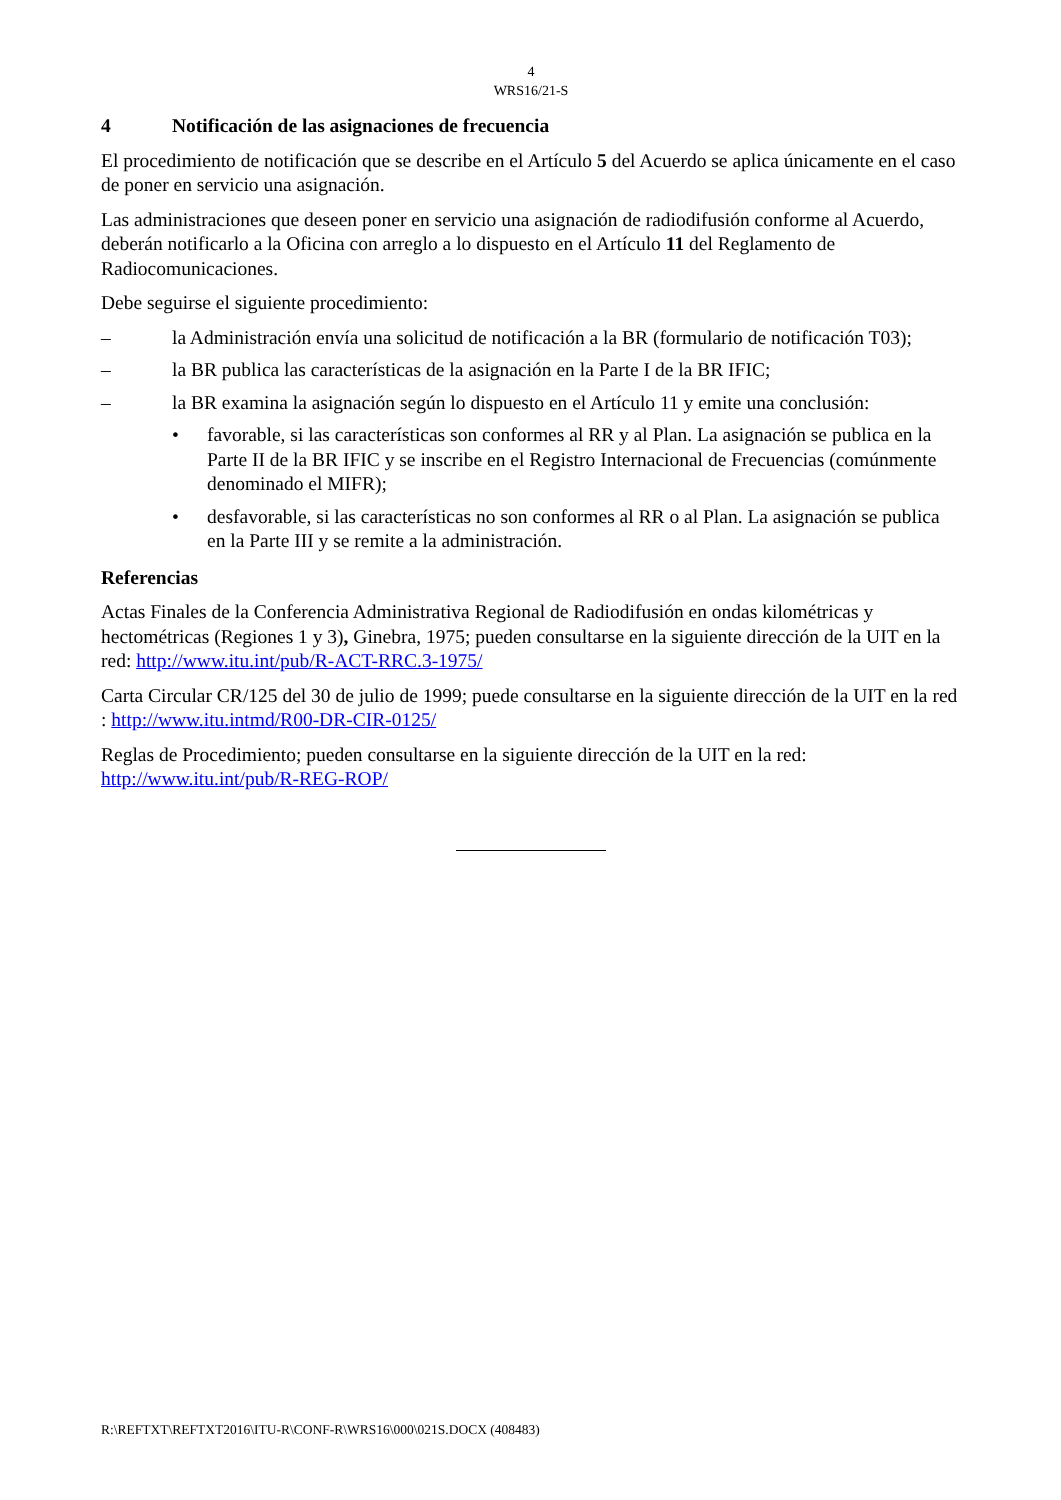4
WRS16/21-S
4 Notificación de las asignaciones de frecuencia
El procedimiento de notificación que se describe en el Artículo 5 del Acuerdo se aplica únicamente en el caso de poner en servicio una asignación.
Las administraciones que deseen poner en servicio una asignación de radiodifusión conforme al Acuerdo, deberán notificarlo a la Oficina con arreglo a lo dispuesto en el Artículo 11 del Reglamento de Radiocomunicaciones.
Debe seguirse el siguiente procedimiento:
– la Administración envía una solicitud de notificación a la BR (formulario de notificación T03);
– la BR publica las características de la asignación en la Parte I de la BR IFIC;
– la BR examina la asignación según lo dispuesto en el Artículo 11 y emite una conclusión:
• favorable, si las características son conformes al RR y al Plan. La asignación se publica en la Parte II de la BR IFIC y se inscribe en el Registro Internacional de Frecuencias (comúnmente denominado el MIFR);
• desfavorable, si las características no son conformes al RR o al Plan. La asignación se publica en la Parte III y se remite a la administración.
Referencias
Actas Finales de la Conferencia Administrativa Regional de Radiodifusión en ondas kilométricas y hectométricas (Regiones 1 y 3), Ginebra, 1975; pueden consultarse en la siguiente dirección de la UIT en la red: http://www.itu.int/pub/R-ACT-RRC.3-1975/
Carta Circular CR/125 del 30 de julio de 1999; puede consultarse en la siguiente dirección de la UIT en la red : http://www.itu.intmd/R00-DR-CIR-0125/
Reglas de Procedimiento; pueden consultarse en la siguiente dirección de la UIT en la red: http://www.itu.int/pub/R-REG-ROP/
R:\REFTXT\REFTXT2016\ITU-R\CONF-R\WRS16\000\021S.DOCX (408483)